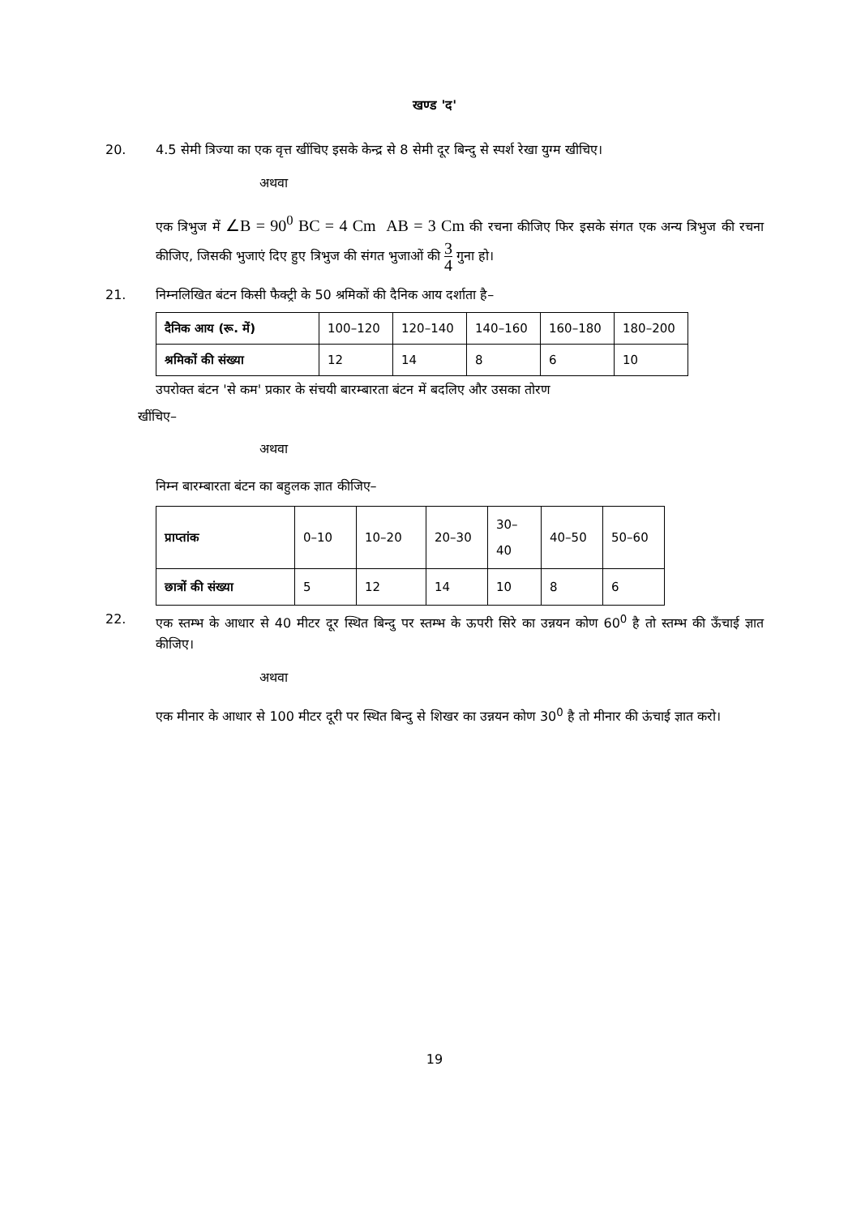खण्ड 'द'
20. 4.5 सेमी त्रिज्या का एक वृत्त खींचिए इसके केन्द्र से 8 सेमी दूर बिन्दु से स्पर्श रेखा युग्म खीचिए।
अथवा
एक त्रिभुज में ∠B = 90<sup>0</sup> BC = 4 Cm AB = 3 Cm की रचना कीजिए फिर इसके संगत एक अन्य त्रिभुज की रचना कीजिए, जिसकी भुजाएं दिए हुए त्रिभुज की संगत भुजाओं की 3 4 गुना हो।
21. निम्नलिखित बंटन किसी फैक्ट्री के 50 श्रमिकों की दैनिक आय दर्शाता है–
| दैनिक आय (रू. में) | 100–120 | 120–140 | 140–160 | 160–180 | 180–200 |
| श्रमिकों की संख्या | 12 | 14 | 8 | 6 | 10 |
उपरोक्त बंटन 'से कम' प्रकार के संचयी बारम्बारता बंटन में बदलिए और उसका तोरण
खींचिए–
अथवा
निम्न बारम्बारता बंटन का बहुलक ज्ञात कीजिए–
| प्राप्तांक | 0–10 | 10–20 | 20–30 | 30–40 | 40–50 | 50–60 |
| छात्रों की संख्या | 5 | 12 | 14 | 10 | 8 | 6 |
22. एक स्तम्भ के आधार से 40 मीटर दूर स्थित बिन्दु पर स्तम्भ के ऊपरी सिरे का उन्नयन कोण 60<sup>0</sup> है तो स्तम्भ की ऊँचाई ज्ञात कीजिए।
अथवा
एक मीनार के आधार से 100 मीटर दूरी पर स्थित बिन्दु से शिखर का उन्नयन कोण 30<sup>0</sup> है तो मीनार की ऊंचाई ज्ञात करो।
19